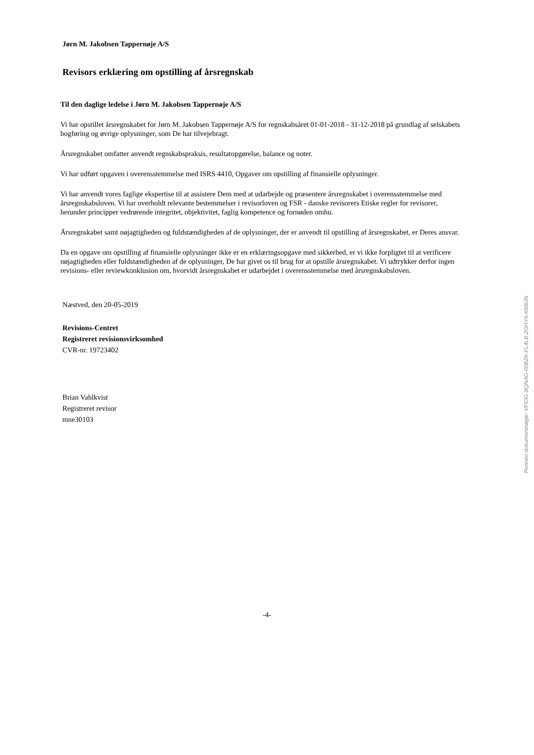Jørn M. Jakobsen Tappernøje A/S
Revisors erklæring om opstilling af årsregnskab
Til den daglige ledelse i Jørn M. Jakobsen Tappernøje A/S
Vi har opstillet årsregnskabet for Jørn M. Jakobsen Tappernøje A/S for regnskabsåret 01-01-2018 - 31-12-2018 på grundlag af selskabets bogføring og øvrige oplysninger, som De har tilvejebragt.
Årsregnskabet omfatter anvendt regnskabspraksis, resultatopgørelse, balance og noter.
Vi har udført opgaven i overensstemmelse med ISRS 4410, Opgaver om opstilling af finansielle oplysninger.
Vi har anvendt vores faglige ekspertise til at assistere Dem med at udarbejde og præsentere årsregnskabet i overensstemmelse med årsregnskabsloven. Vi har overholdt relevante bestemmelser i revisorloven og FSR - danske revisorers Etiske regler for revisorer, herunder principper vedrørende integritet, objektivitet, faglig kompetence og fornøden omhu.
Årsregnskabet samt nøjagtigheden og fuldstændigheden af de oplysninger, der er anvendt til opstilling af årsregnskabet, er Deres ansvar.
Da en opgave om opstilling af finansielle oplysninger ikke er en erklæringsopgave med sikkerhed, er vi ikke forpligtet til at verificere nøjagtigheden eller fuldstændigheden af de oplysninger, De har givet os til brug for at opstille årsregnskabet. Vi udtrykker derfor ingen revisions- eller reviewkonklusion om, hvorvidt årsregnskabet er udarbejdet i overensstemmelse med årsregnskabsloven.
Næstved, den 20-05-2019
Revisions-Centret
Registreret revisionsvirksomhed
CVR-nr. 19723402
Brian Vahlkvist
Registreret revisor
mne30103
-4-
Penneo dokumentnøgle: VFIOG-8QNAG-00BZK-FL4LB-2GHYA-K68UN